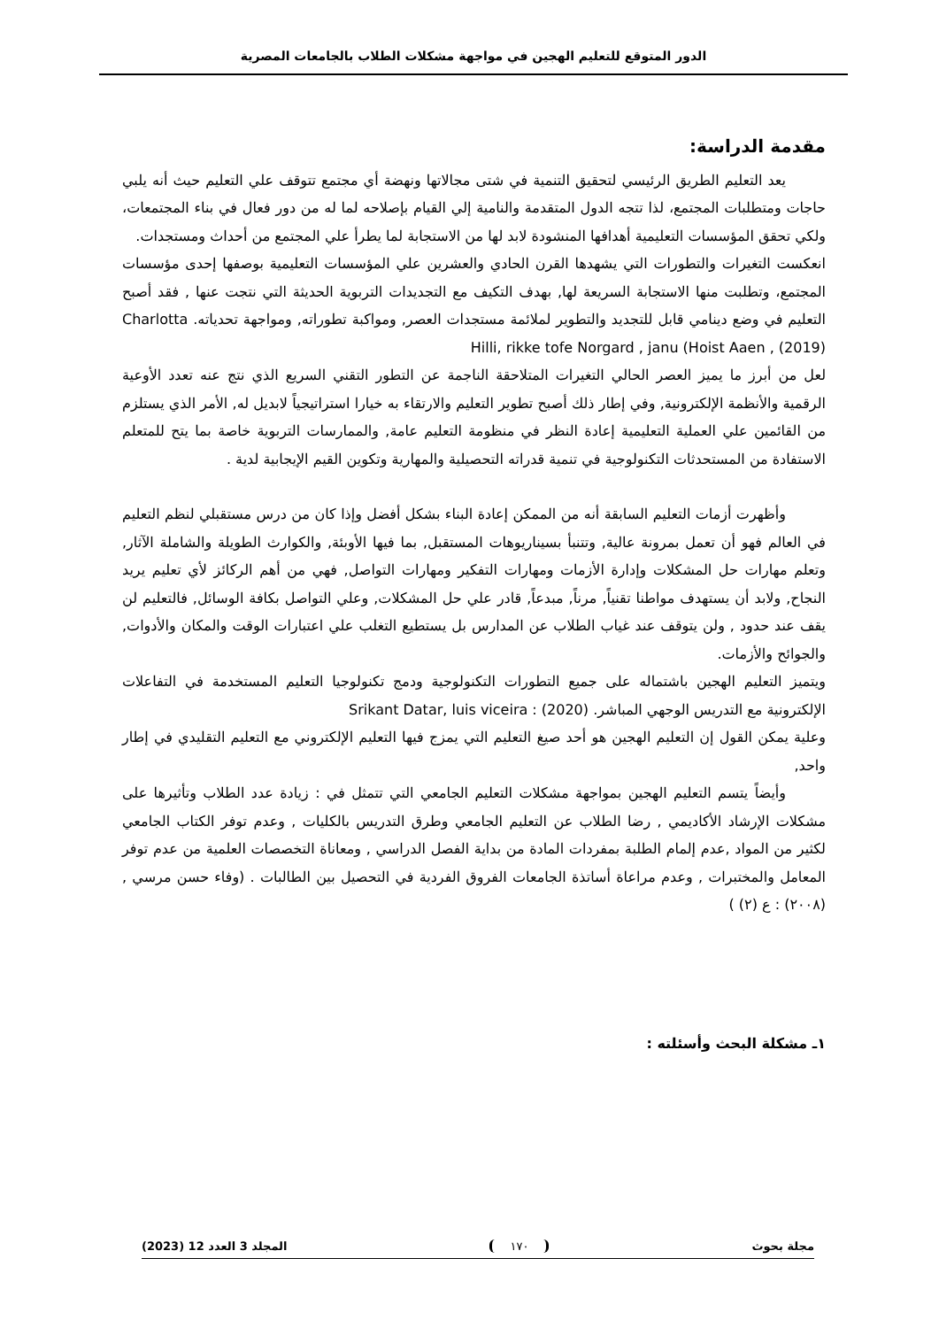الدور المتوقع للتعليم الهجين في مواجهة مشكلات الطلاب بالجامعات المصرية
مقدمة الدراسة:
يعد التعليم الطريق الرئيسي لتحقيق التنمية في شتى مجالاتها ونهضة أي مجتمع تتوقف علي التعليم حيث أنه يلبي حاجات ومتطلبات المجتمع، لذا تتجه الدول المتقدمة والنامية إلي القيام بإصلاحه لما له من دور فعال في بناء المجتمعات، ولكي تحقق المؤسسات التعليمية أهدافها المنشودة لابد لها من الاستجابة لما يطرأ علي المجتمع من أحداث ومستجدات.
انعكست التغيرات والتطورات التي يشهدها القرن الحادي والعشرين علي المؤسسات التعليمية بوصفها إحدى مؤسسات المجتمع، وتطلبت منها الاستجابة السريعة لها, بهدف التكيف مع التجديدات التربوية الحديثة التي نتجت عنها , فقد أصبح التعليم في وضع دينامي قابل للتجديد والتطوير لملائمة مستجدات العصر, ومواكبة تطوراته, ومواجهة تحدياته. Charlotta Hilli, rikke tofe Norgard , janu (Hoist Aaen , (2019)
لعل من أبرز ما يميز العصر الحالي التغيرات المتلاحقة الناجمة عن التطور التقني السريع الذي نتج عنه تعدد الأوعية الرقمية والأنظمة الإلكترونية, وفي إطار ذلك أصبح تطوير التعليم والارتقاء به خيارا استراتيجياً لابديل له, الأمر الذي يستلزم من القائمين علي العملية التعليمية إعادة النظر في منظومة التعليم عامة, والممارسات التربوية خاصة بما يتح للمتعلم الاستفادة من المستحدثات التكنولوجية في تنمية قدراته التحصيلية والمهارية وتكوين القيم الإيجابية لدية .
وأظهرت أزمات التعليم السابقة أنه من الممكن إعادة البناء بشكل أفضل وإذا كان من درس مستقبلي لنظم التعليم في العالم فهو أن تعمل بمرونة عالية, وتتنبأ بسيناريوهات المستقبل, بما فيها الأوبئة, والكوارث الطويلة والشاملة الآثار, وتعلم مهارات حل المشكلات وإدارة الأزمات ومهارات التفكير ومهارات التواصل, فهي من أهم الركائز لأي تعليم يريد النجاح, ولابد أن يستهدف مواطنا تقنياً, مرناً, مبدعاً, قادر علي حل المشكلات, وعلي التواصل بكافة الوسائل, فالتعليم لن يقف عند حدود , ولن يتوقف عند غياب الطلاب عن المدارس بل يستطيع التغلب علي اعتبارات الوقت والمكان والأدوات, والجوائح والأزمات.
ويتميز التعليم الهجين باشتماله على جميع التطورات التكنولوجية ودمج تكنولوجيا التعليم المستخدمة في التفاعلات الإلكترونية مع التدريس الوجهي المباشر. Srikant Datar, luis viceira : (2020)
وعلية يمكن القول إن التعليم الهجين هو أحد صيغ التعليم التي يمزج فيها التعليم الإلكتروني مع التعليم التقليدي في إطار واحد,
وأيضاً يتسم التعليم الهجين بمواجهة مشكلات التعليم الجامعي التي تتمثل في : زيادة عدد الطلاب وتأثيرها على مشكلات الإرشاد الأكاديمي , رضا الطلاب عن التعليم الجامعي وطرق التدريس بالكليات , وعدم توفر الكتاب الجامعي لكثير من المواد ,عدم إلمام الطلبة بمفردات المادة من بداية الفصل الدراسي , ومعاناة التخصصات العلمية من عدم توفر المعامل والمختبرات , وعدم مراعاة أساتذة الجامعات الفروق الفردية في التحصيل بين الطالبات . (وفاء حسن مرسي , (٢٠٠٨) : ع (٢) )
١ـ مشكلة البحث وأسئلته :
مجلة بحوث ١٧٠ المجلد 3 العدد 12 (2023)